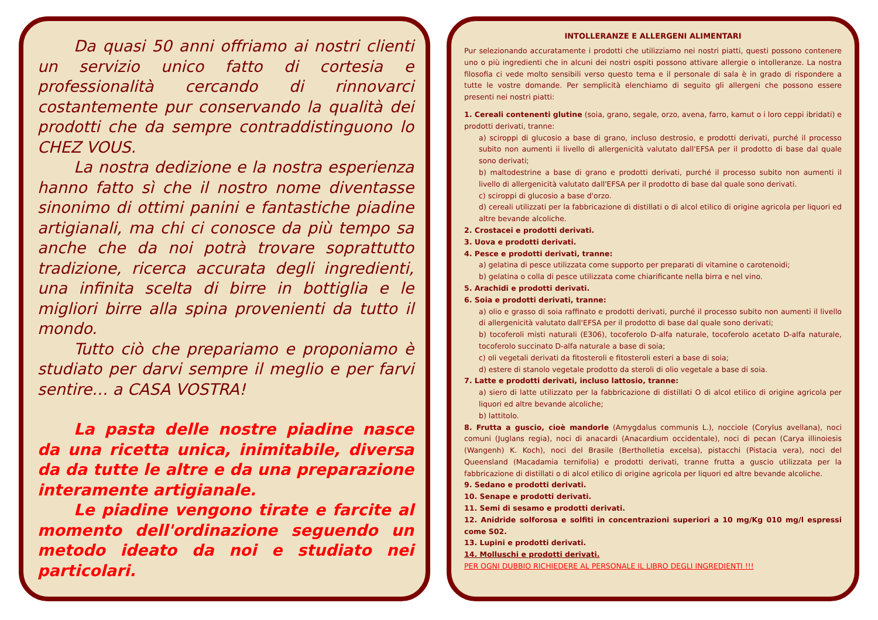Da quasi 50 anni offriamo ai nostri clienti un servizio unico fatto di cortesia e professionalità cercando di rinnovarci costantemente pur conservando la qualità dei prodotti che da sempre contraddistinguono lo CHEZ VOUS.
La nostra dedizione e la nostra esperienza hanno fatto sì che il nostro nome diventasse sinonimo di ottimi panini e fantastiche piadine artigianali, ma chi ci conosce da più tempo sa anche che da noi potrà trovare soprattutto tradizione, ricerca accurata degli ingredienti, una infinita scelta di birre in bottiglia e le migliori birre alla spina provenienti da tutto il mondo.
Tutto ciò che prepariamo e proponiamo è studiato per darvi sempre il meglio e per farvi sentire… a CASA VOSTRA!
La pasta delle nostre piadine nasce da una ricetta unica, inimitabile, diversa da da tutte le altre e da una preparazione interamente artigianale.
Le piadine vengono tirate e farcite al momento dell'ordinazione seguendo un metodo ideato da noi e studiato nei particolari.
INTOLLERANZE E ALLERGENI ALIMENTARI
Pur selezionando accuratamente i prodotti che utilizziamo nei nostri piatti, questi possono contenere uno o più ingredienti che in alcuni dei nostri ospiti possono attivare allergie o intolleranze. La nostra filosofia ci vede molto sensibili verso questo tema e il personale di sala è in grado di rispondere a tutte le vostre domande. Per semplicità elenchiamo di seguito gli allergeni che possono essere presenti nei nostri piatti:
1. Cereali contenenti glutine (soia, grano, segale, orzo, avena, farro, kamut o i loro ceppi ibridati) e prodotti derivati, tranne:
a) sciroppi di glucosio a base di grano, incluso destrosio, e prodotti derivati, purché il processo subito non aumenti ii livello di allergenicità valutato dall'EFSA per il prodotto di base dal quale sono derivati;
b) maltodestrine a base di grano e prodotti derivati, purché il processo subito non aumenti il livello di allergenicità valutato dall'EFSA per il prodotto di base dal quale sono derivati.
c) sciroppi di glucosio a base d'orzo.
d) cereali utilizzati per la fabbricazione di distillati o di alcol etilico di origine agricola per liquori ed altre bevande alcoliche.
2. Crostacei e prodotti derivati.
3. Uova e prodotti derivati.
4. Pesce e prodotti derivati, tranne:
a) gelatina di pesce utilizzata come supporto per preparati di vitamine o carotenoidi;
b) gelatina o colla di pesce utilizzata come chiarificante nella birra e nel vino.
5. Arachidi e prodotti derivati.
6. Soia e prodotti derivati, tranne:
a) olio e grasso di soia raffinato e prodotti derivati, purché il processo subito non aumenti il livello di allergenicità valutato dall'EFSA per il prodotto di base dal quale sono derivati;
b) tocoferoli misti naturali (E306), tocoferolo D-alfa naturale, tocoferolo acetato D-alfa naturale, tocoferolo succinato D-alfa naturale a base di soia;
c) oli vegetali derivati da fitosteroli e fitosteroli esteri a base di soia;
d) estere di stanolo vegetale prodotto da steroli di olio vegetale a base di soia.
7. Latte e prodotti derivati, incluso lattosio, tranne:
a) siero di latte utilizzato per la fabbricazione di distillati O di alcol etilico di origine agricola per liquori ed altre bevande alcoliche;
b) lattitolo.
8. Frutta a guscio, cioè mandorle (Amygdalus communis L.), nocciole (Corylus avellana), noci comuni (Juglans regia), noci di anacardi (Anacardium occidentale), noci di pecan (Carya illinoiesis (Wangenh) K. Koch), noci del Brasile (Bertholletia excelsa), pistacchi (Pistacia vera), noci del Queensland (Macadamia ternifolia) e prodotti derivati, tranne frutta a guscio utilizzata per la fabbricazione di distillati o di alcol etilico di origine agricola per liquori ed altre bevande alcoliche.
9. Sedano e prodotti derivati.
10. Senape e prodotti derivati.
11. Semi di sesamo e prodotti derivati.
12. Anidride solforosa e solfiti in concentrazioni superiori a 10 mg/Kg 010 mg/l espressi come S02.
13. Lupini e prodotti derivati.
14. Molluschi e prodotti derivati.
PER OGNI DUBBIO RICHIEDERE AL PERSONALE IL LIBRO DEGLI INGREDIENTI !!!